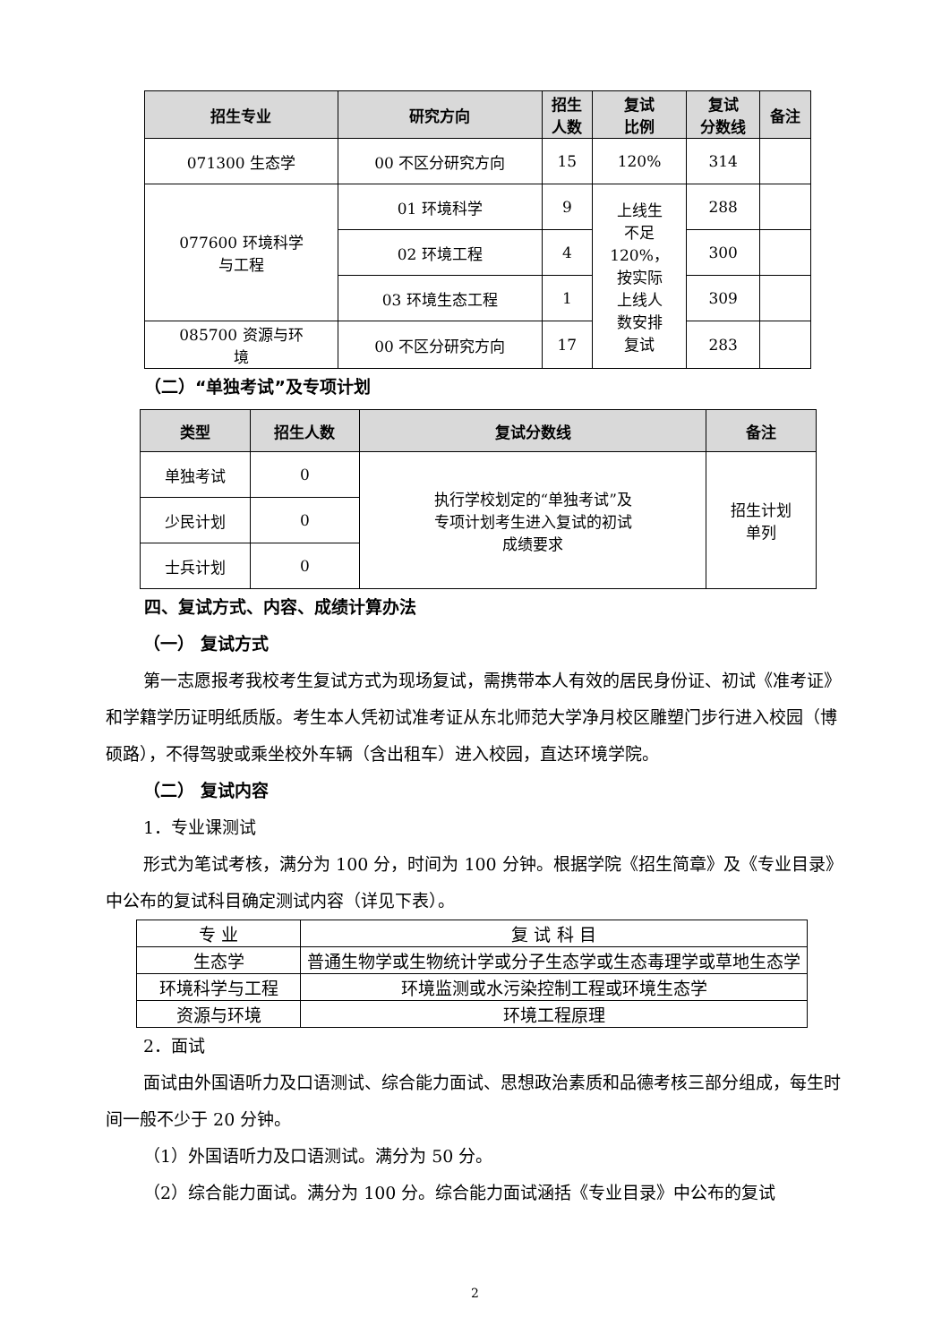| 招生专业 | 研究方向 | 招生 人数 | 复试 比例 | 复试 分数线 | 备注 |
| --- | --- | --- | --- | --- | --- |
| 071300 生态学 | 00 不区分研究方向 | 15 | 120% | 314 | |
| 077600 环境科学 与工程 | 01 环境科学 | 9 | 上线生 不足 120%， 按实际 上线人 数安排 复试 | 288 | |
| | 02 环境工程 | 4 | | 300 | |
| | 03 环境生态工程 | 1 | | 309 | |
| 085700 资源与环 境 | 00 不区分研究方向 | 17 | | 283 | |
（二）“单独考试”及专项计划
| 类型 | 招生人数 | 复试分数线 | 备注 |
| --- | --- | --- | --- |
| 单独考试 | 0 | 执行学校划定的“单独考试”及 专项计划考生进入复试的初试 成绩要求 | 招生计划 单列 |
| 少民计划 | 0 | | |
| 士兵计划 | 0 | | |
四、复试方式、内容、成绩计算办法
（一） 复试方式
第一志愿报考我校考生复试方式为现场复试，需携带本人有效的居民身份证、初试《准考证》和学籍学历证明纸质版。考生本人凭初试准考证从东北师范大学净月校区雕塑门步行进入校园（博硕路），不得驾驶或乘坐校外车辆（含出租车）进入校园，直达环境学院。
（二） 复试内容
1．专业课测试
形式为笔试考核，满分为 100 分，时间为 100 分钟。根据学院《招生简章》及《专业目录》中公布的复试科目确定测试内容（详见下表）。
| 专 业 | 复 试 科 目 |
| 生态学 | 普通生物学或生物统计学或分子生态学或生态毒理学或草地生态学 |
| 环境科学与工程 | 环境监测或水污染控制工程或环境生态学 |
| 资源与环境 | 环境工程原理 |
2．面试
面试由外国语听力及口语测试、综合能力面试、思想政治素质和品德考核三部分组成，每生时间一般不少于 20 分钟。
（1）外国语听力及口语测试。满分为 50 分。
（2）综合能力面试。满分为 100 分。综合能力面试涵括《专业目录》中公布的复试
2